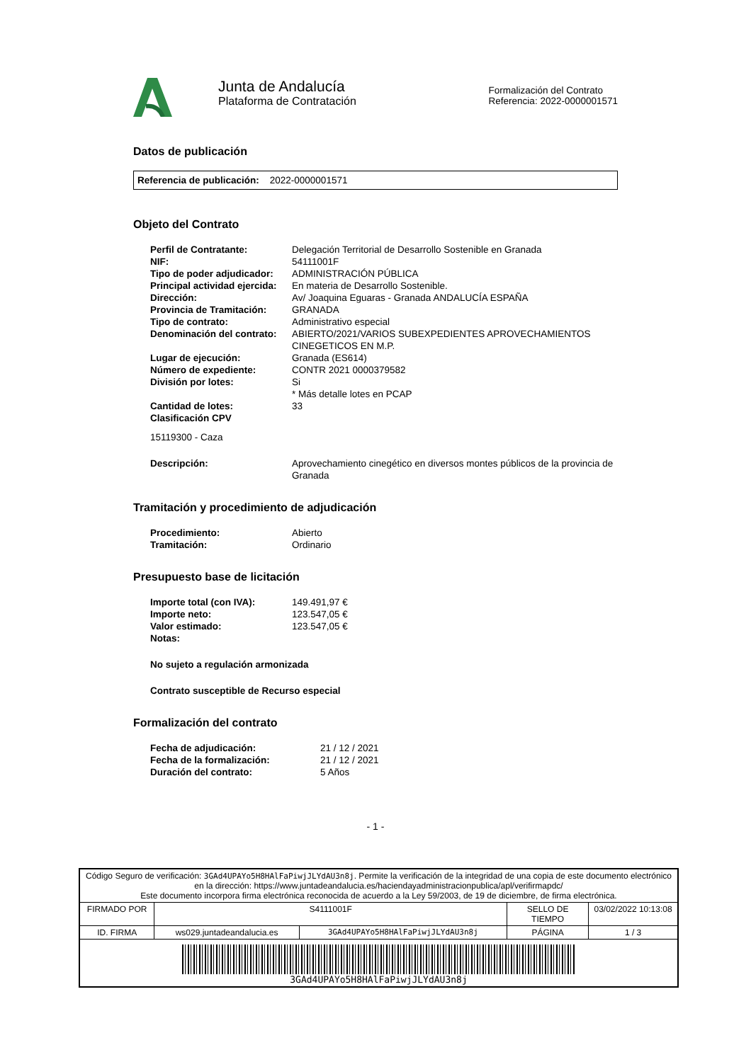Junta de Andalucía
Plataforma de Contratación
Formalización del Contrato
Referencia: 2022-0000001571
Datos de publicación
Referencia de publicación: 2022-0000001571
Objeto del Contrato
| Perfil de Contratante: | Delegación Territorial de Desarrollo Sostenible en Granada |
| NIF: | 54111001F |
| Tipo de poder adjudicador: | ADMINISTRACIÓN PÚBLICA |
| Principal actividad ejercida: | En materia de Desarrollo Sostenible. |
| Dirección: | Av/ Joaquina Eguaras - Granada ANDALUCÍA ESPAÑA |
| Provincia de Tramitación: | GRANADA |
| Tipo de contrato: | Administrativo especial |
| Denominación del contrato: | ABIERTO/2021/VARIOS SUBEXPEDIENTES APROVECHAMIENTOS CINEGETICOS EN M.P. |
| Lugar de ejecución: | Granada (ES614) |
| Número de expediente: | CONTR 2021 0000379582 |
| División por lotes: | Si * Más detalle lotes en PCAP |
| Cantidad de lotes: | 33 |
| Clasificación CPV | |
15119300 - Caza
| Descripción: | Aprovechamiento cinegético en diversos montes públicos de la provincia de Granada |
Tramitación y procedimiento de adjudicación
| Procedimiento: | Abierto |
| Tramitación: | Ordinario |
Presupuesto base de licitación
| Importe total (con IVA): | 149.491,97 € |
| Importe neto: | 123.547,05 € |
| Valor estimado: | 123.547,05 € |
| Notas: | |
No sujeto a regulación armonizada
Contrato susceptible de Recurso especial
Formalización del contrato
| Fecha de adjudicación: | 21 / 12 / 2021 |
| Fecha de la formalización: | 21 / 12 / 2021 |
| Duración del contrato: | 5 Años |
- 1 -
| Código Seguro de verificación: 3GAd4UPAYo5H8HAlFaPiwjJLYdAU3n8j . Permite la verificación de la integridad de una copia de este documento electrónico en la dirección: https://www.juntadeandalucia.es/haciendayadministracionpublica/apl/verifirmapdc/ Este documento incorpora firma electrónica reconocida de acuerdo a la Ley 59/2003, de 19 de diciembre, de firma electrónica. | | | | |
| FIRMADO POR | S4111001F | | SELLO DE TIEMPO | 03/02/2022 10:13:08 |
| ID. FIRMA | ws029.juntadeandalucia.es | 3GAd4UPAYo5H8HAlFaPiwjJLYdAU3n8j | PÁGINA | 1 / 3 |
| 3GAd4UPAYo5H8HAlFaPiwjJLYdAU3n8j | | | | |